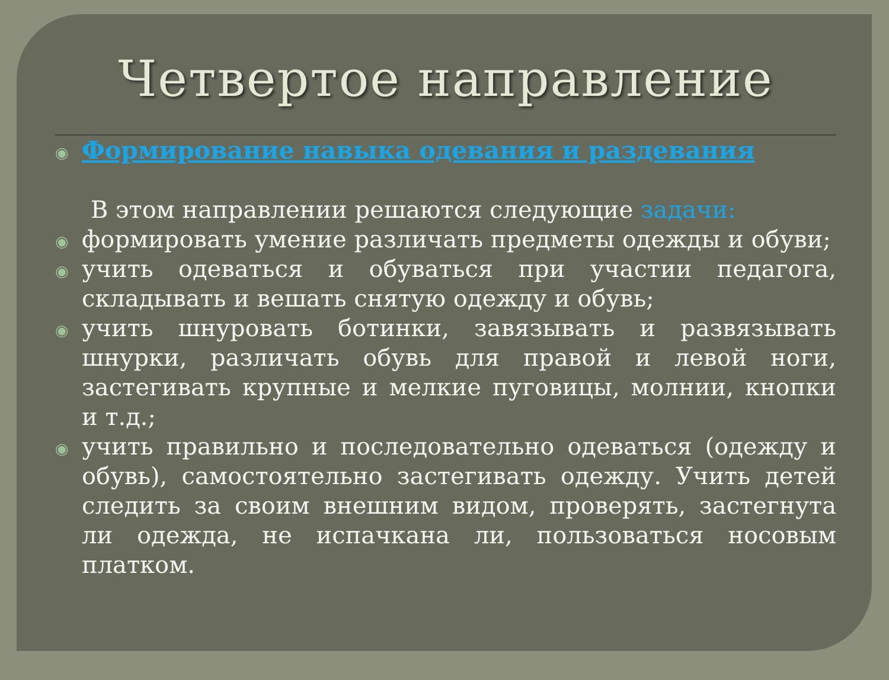Четвертое направление
◉ Формирование навыка одевания и раздевания
В этом направлении решаются следующие задачи:
◉ формировать умение различать предметы одежды и обуви;
◉ учить одеваться и обуваться при участии педагога, складывать и вешать снятую одежду и обувь;
◉ учить шнуровать ботинки, завязывать и развязывать шнурки, различать обувь для правой и левой ноги, застегивать крупные и мелкие пуговицы, молнии, кнопки и т.д.;
◉ учить правильно и последовательно одеваться (одежду и обувь), самостоятельно застегивать одежду. Учить детей следить за своим внешним видом, проверять, застегнута ли одежда, не испачкана ли, пользоваться носовым платком.